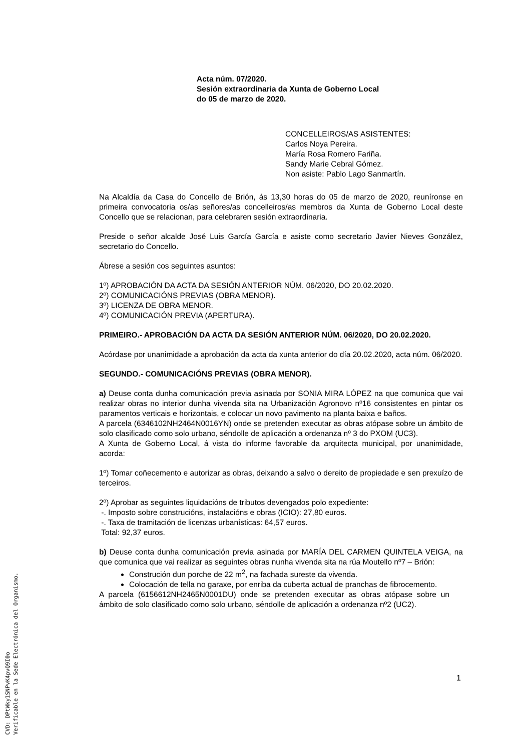Acta núm. 07/2020.
Sesión extraordinaria da Xunta de Goberno Local
do 05 de marzo de 2020.
CONCELLEIROS/AS ASISTENTES:
Carlos Noya Pereira.
María Rosa Romero Fariña.
Sandy Marie Cebral Gómez.
Non asiste: Pablo Lago Sanmartín.
Na Alcaldía da Casa do Concello de Brión, ás 13,30 horas do 05 de marzo de 2020, reuníronse en primeira convocatoria os/as señores/as concelleiros/as membros da Xunta de Goberno Local deste Concello que se relacionan, para celebraren sesión extraordinaria.
Preside o señor alcalde José Luis García García e asiste como secretario Javier Nieves González, secretario do Concello.
Ábrese a sesión cos seguintes asuntos:
1º) APROBACIÓN DA ACTA DA SESIÓN ANTERIOR NÚM. 06/2020, DO 20.02.2020.
2º) COMUNICACIÓNS PREVIAS (OBRA MENOR).
3º) LICENZA DE OBRA MENOR.
4º) COMUNICACIÓN PREVIA (APERTURA).
PRIMEIRO.- APROBACIÓN DA ACTA DA SESIÓN ANTERIOR NÚM. 06/2020, DO 20.02.2020.
Acórdase por unanimidade a aprobación da acta da xunta anterior do día 20.02.2020, acta núm. 06/2020.
SEGUNDO.- COMUNICACIÓNS PREVIAS (OBRA MENOR).
a) Deuse conta dunha comunicación previa asinada por SONIA MIRA LÓPEZ na que comunica que vai realizar obras no interior dunha vivenda sita na Urbanización Agronovo nº16 consistentes en pintar os paramentos verticais e horizontais, e colocar un novo pavimento na planta baixa e baños.
A parcela (6346102NH2464N0016YN) onde se pretenden executar as obras atópase sobre un ámbito de solo clasificado como solo urbano, séndolle de aplicación a ordenanza nº 3 do PXOM (UC3).
A Xunta de Goberno Local, á vista do informe favorable da arquitecta municipal, por unanimidade, acorda:
1º) Tomar coñecemento e autorizar as obras, deixando a salvo o dereito de propiedade e sen prexuízo de terceiros.
2º) Aprobar as seguintes liquidacións de tributos devengados polo expediente:
-. Imposto sobre construcións, instalacións e obras (ICIO): 27,80 euros.
-. Taxa de tramitación de licenzas urbanísticas: 64,57 euros.
Total: 92,37 euros.
b) Deuse conta dunha comunicación previa asinada por MARÍA DEL CARMEN QUINTELA VEIGA, na que comunica que vai realizar as seguintes obras nunha vivenda sita na rúa Moutello nº7 – Brión:
Construción dun porche de 22 m<sup>2</sup>, na fachada sureste da vivenda.
Colocación de tella no garaxe, por enriba da cuberta actual de pranchas de fibrocemento.
A parcela (6156612NH2465N0001DU) onde se pretenden executar as obras atópase sobre un ámbito de solo clasificado como solo urbano, séndolle de aplicación a ordenanza nº2 (UC2).
1
CVD: DPtWky1SNPvK4pvQ9I0o
Verificable en la Sede Electrónica del Organismo.